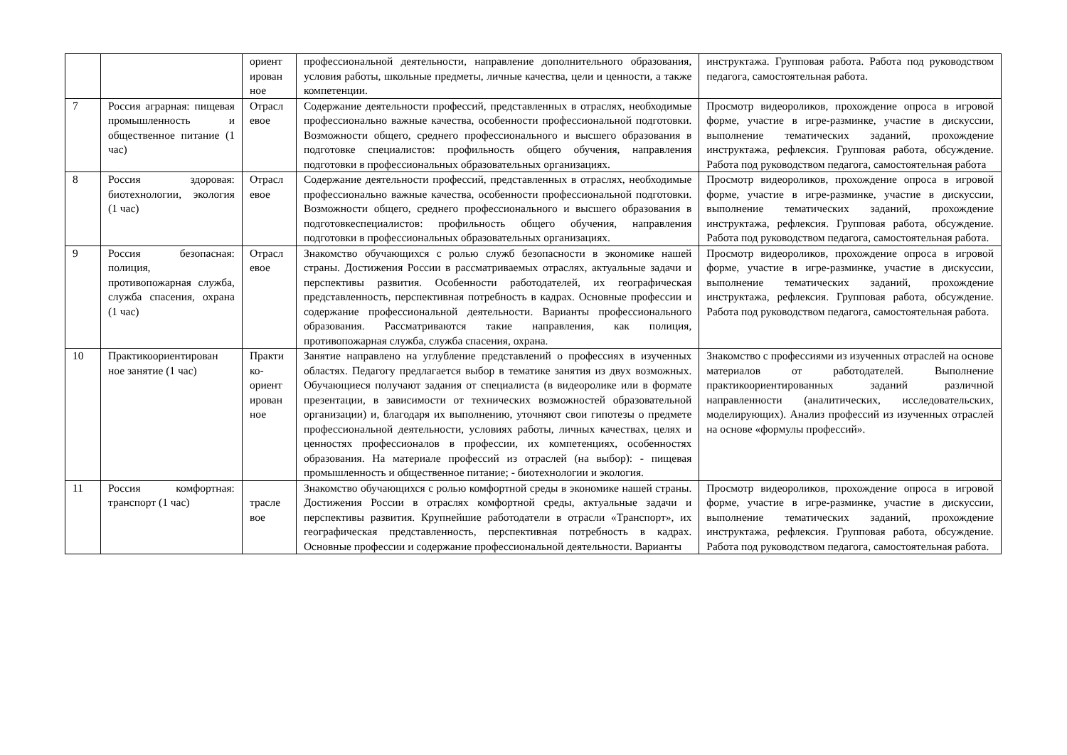| | | ориент ирован ное | профессиональной деятельности, направление дополнительного образования, условия работы, школьные предметы, личные качества, цели и ценности, а также компетенции. | инструктажа. Групповая работа. Работа под руководством педагога, самостоятельная работа. |
| 7 | Россия аграрная: пищевая промышленность и общественное питание (1 час) | Отрасл евое | Содержание деятельности профессий, представленных в отраслях, необходимые профессионально важные качества, особенности профессиональной подготовки. Возможности общего, среднего профессионального и высшего образования в подготовке специалистов: профильность общего обучения, направления подготовки в профессиональных образовательных организациях. | Просмотр видеороликов, прохождение опроса в игровой форме, участие в игре-разминке, участие в дискуссии, выполнение тематических заданий, прохождение инструктажа, рефлексия. Групповая работа, обсуждение. Работа под руководством педагога, самостоятельная работа |
| 8 | Россия здоровая: биотехнологии, экология (1 час) | Отрасл евое | Содержание деятельности профессий, представленных в отраслях, необходимые профессионально важные качества, особенности профессиональной подготовки. Возможности общего, среднего профессионального и высшего образования в подготовкеспециалистов: профильность общего обучения, направления подготовки в профессиональных образовательных организациях. | Просмотр видеороликов, прохождение опроса в игровой форме, участие в игре-разминке, участие в дискуссии, выполнение тематических заданий, прохождение инструктажа, рефлексия. Групповая работа, обсуждение. Работа под руководством педагога, самостоятельная работа. |
| 9 | Россия безопасная: полиция, противопожарная служба, служба спасения, охрана (1 час) | Отрасл евое | Знакомство обучающихся с ролью служб безопасности в экономике нашей страны. Достижения России в рассматриваемых отраслях, актуальные задачи и перспективы развития. Особенности работодателей, их географическая представленность, перспективная потребность в кадрах. Основные профессии и содержание профессиональной деятельности. Варианты профессионального образования. Рассматриваются такие направления, как полиция, противопожарная служба, служба спасения, охрана. | Просмотр видеороликов, прохождение опроса в игровой форме, участие в игре-разминке, участие в дискуссии, выполнение тематических заданий, прохождение инструктажа, рефлексия. Групповая работа, обсуждение. Работа под руководством педагога, самостоятельная работа. |
| 10 | Практикоориентирован ное занятие (1 час) | Практи ко-ориент ирован ное | Занятие направлено на углубление представлений о профессиях в изученных областях. Педагогу предлагается выбор в тематике занятия из двух возможных. Обучающиеся получают задания от специалиста (в видеоролике или в формате презентации, в зависимости от технических возможностей образовательной организации) и, благодаря их выполнению, уточняют свои гипотезы о предмете профессиональной деятельности, условиях работы, личных качествах, целях и ценностях профессионалов в профессии, их компетенциях, особенностях образования. На материале профессий из отраслей (на выбор): - пищевая промышленность и общественное питание; - биотехнологии и экология. | Знакомство с профессиями из изученных отраслей на основе материалов от работодателей. Выполнение практикоориентированных заданий различной направленности (аналитических, исследовательских, моделирующих). Анализ профессий из изученных отраслей на основе «формулы профессий». |
| 11 | Россия комфортная: транспорт (1 час) | трасле вое | Знакомство обучающихся с ролью комфортной среды в экономике нашей страны. Достижения России в отраслях комфортной среды, актуальные задачи и перспективы развития. Крупнейшие работодатели в отрасли «Транспорт», их географическая представленность, перспективная потребность в кадрах. Основные профессии и содержание профессиональной деятельности. Варианты | Просмотр видеороликов, прохождение опроса в игровой форме, участие в игре-разминке, участие в дискуссии, выполнение тематических заданий, прохождение инструктажа, рефлексия. Групповая работа, обсуждение. Работа под руководством педагога, самостоятельная работа. |